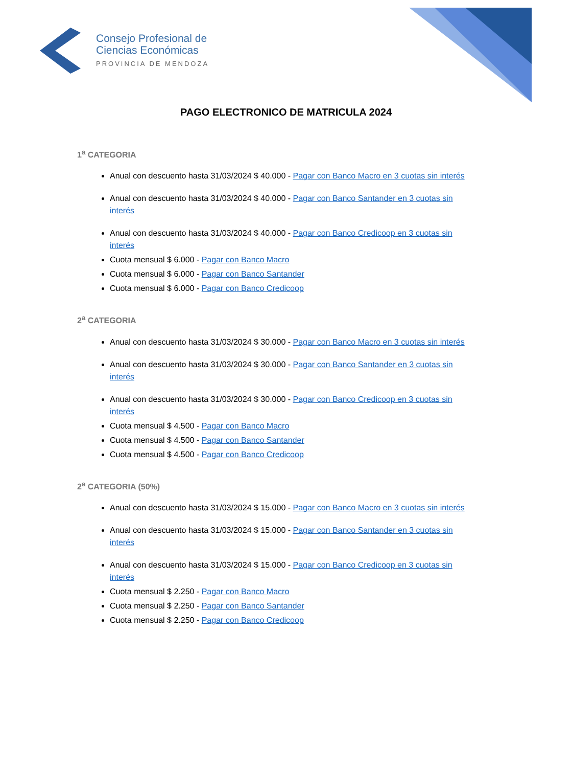Consejo Profesional de
Ciencias Económicas
PROVINCIA DE MENDOZA
PAGO ELECTRONICO DE MATRICULA 2024
1<sup>a</sup> CATEGORIA
Anual con descuento hasta 31/03/2024 $ 40.000 - Pagar con Banco Macro en 3 cuotas sin interés
Anual con descuento hasta 31/03/2024 $ 40.000 - Pagar con Banco Santander en 3 cuotas sin interés
Anual con descuento hasta 31/03/2024 $ 40.000 - Pagar con Banco Credicoop en 3 cuotas sin interés
Cuota mensual $ 6.000 - Pagar con Banco Macro
Cuota mensual $ 6.000 - Pagar con Banco Santander
Cuota mensual $ 6.000 - Pagar con Banco Credicoop
2<sup>a</sup> CATEGORIA
Anual con descuento hasta 31/03/2024 $ 30.000 - Pagar con Banco Macro en 3 cuotas sin interés
Anual con descuento hasta 31/03/2024 $ 30.000 - Pagar con Banco Santander en 3 cuotas sin interés
Anual con descuento hasta 31/03/2024 $ 30.000 - Pagar con Banco Credicoop en 3 cuotas sin interés
Cuota mensual $ 4.500 - Pagar con Banco Macro
Cuota mensual $ 4.500 - Pagar con Banco Santander
Cuota mensual $ 4.500 - Pagar con Banco Credicoop
2<sup>a</sup> CATEGORIA (50%)
Anual con descuento hasta 31/03/2024 $ 15.000 - Pagar con Banco Macro en 3 cuotas sin interés
Anual con descuento hasta 31/03/2024 $ 15.000 - Pagar con Banco Santander en 3 cuotas sin interés
Anual con descuento hasta 31/03/2024 $ 15.000 - Pagar con Banco Credicoop en 3 cuotas sin interés
Cuota mensual $ 2.250 - Pagar con Banco Macro
Cuota mensual $ 2.250 - Pagar con Banco Santander
Cuota mensual $ 2.250 - Pagar con Banco Credicoop